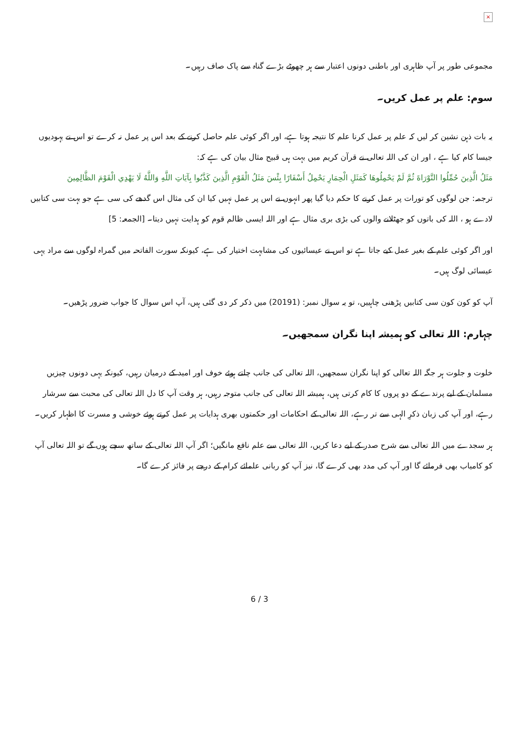×
مجموعی طور پر آپ ظاہری اور باطنی دونوں اعتبار سے ہر چھوٹے بڑے گناہ سے پاک صاف رہیں۔
سوم: علم پر عمل کریں۔
یہ بات ذہن نشین کر لیں کہ علم پر عمل کرنا علم کا نتیجہ ہوتا ہے، اور اگر کوئی علم حاصل کرنے کے بعد اس پر عمل نہ کرے تو اس نے یہودیوں جیسا کام کیا ہے ، اور ان کی اللہ تعالی نے قرآن کریم میں بہت ہی قبیح مثال بیان کی ہے کہ:
مَثَلُ الَّذِينَ حُمِّلُوا التَّوْرَاةَ ثُمَّ لَمْ يَحْمِلُوهَا كَمَثَلِ الْحِمَارِ يَحْمِلُ أَسْفَارًا بِئْسَ مَثَلُ الْقَوْمِ الَّذِينَ كَذَّبُوا بِآيَاتِ اللَّهِ وَاللَّهُ لَا يَهْدِي الْقَوْمَ الظَّالِمِينَ
ترجمہ: جن لوگوں کو تورات پر عمل کرنے کا حکم دیا گیا پھر انہوں نے اس پر عمل نہیں کیا ان کی مثال اس گدھے کی سی ہے جو بہت سی کتابیں لادے ہو ، اللہ کی باتوں کو جھٹلانے والوں کی بڑی بری مثال ہے اور اللہ ایسی ظالم قوم کو ہدایت نہیں دیتا۔ [الجمعہ: 5]
اور اگر کوئی علم کے بغیر عمل کیے جاتا ہے تو اس نے عیسائیوں کی مشابہت اختیار کی ہے، کیونکہ سورت الفاتحہ میں گمراہ لوگوں سے مراد یہی عیسائی لوگ ہیں۔
آپ کو کون کون سی کتابیں پڑھنی چاہییں، تو یہ سوال نمبر: (20191) میں ذکر کر دی گئی ہیں، آپ اس سوال کا جواب ضرور پڑھیں۔
چہارم: اللہ تعالی کو ہمیشہ اپنا نگران سمجھیں۔
خلوت و جلوت ہر جگہ اللہ تعالی کو اپنا نگران سمجھیں، اللہ تعالی کی جانب چلتے ہوئے خوف اور امید کے درمیان رہیں، کیونکہ یہی دونوں چیزیں مسلمان کے لیے پرندے کے دو پروں کا کام کرتی ہیں، ہمیشہ اللہ تعالی کی جانب متوجہ رہیں، ہر وقت آپ کا دل اللہ تعالی کی محبت سے سرشار رہے، اور آپ کی زبان ذکرِ الہی سے تر رہے، اللہ تعالی کے احکامات اور حکمتوں بھری ہدایات پر عمل کرتے ہوئے خوشی و مسرت کا اظہار کریں۔
ہر سجدے میں اللہ تعالی سے شرح صدر کے لیے دعا کریں، اللہ تعالی سے علم نافع مانگیں؛ اگر آپ اللہ تعالی کے ساتھ سچے ہوں گے تو اللہ تعالی آپ کو کامیاب بھی فرمائے گا اور آپ کی مدد بھی کرے گا، نیز آپ کو ربانی علمائے کرام کے درجے پر فائز کرے گا۔
6 / 3